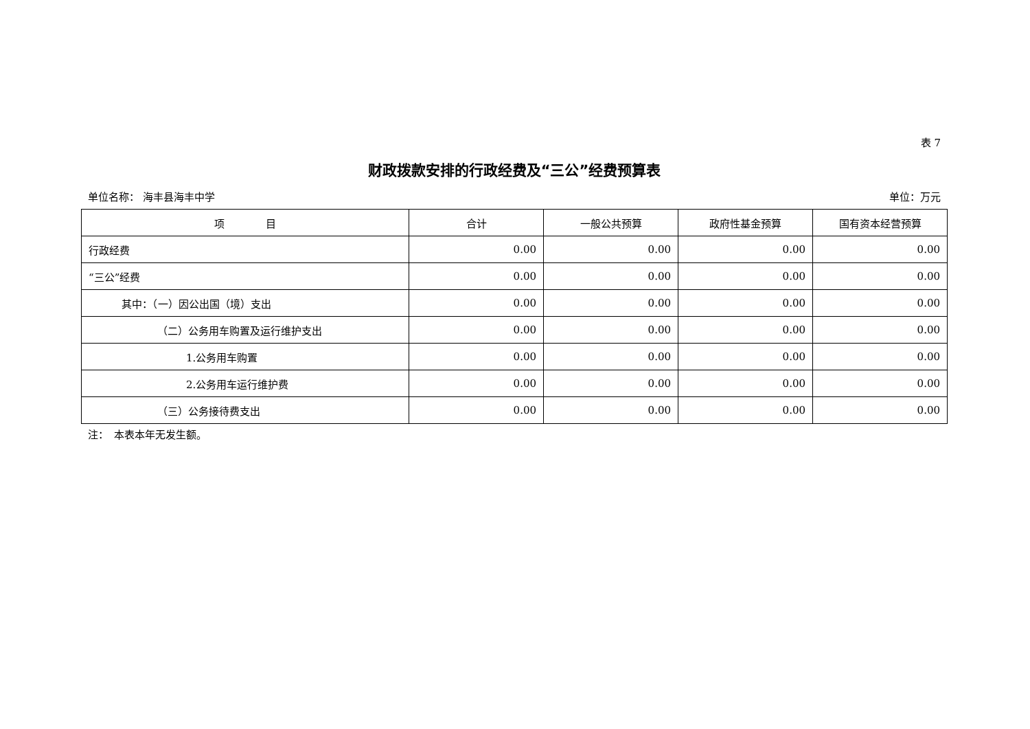表 7
财政拨款安排的行政经费及“三公”经费预算表
单位名称： 海丰县海丰中学 单位：万元
| 项 目 | 合计 | 一般公共预算 | 政府性基金预算 | 国有资本经营预算 |
| --- | --- | --- | --- | --- |
| 行政经费 | 0.00 | 0.00 | 0.00 | 0.00 |
| “三公”经费 | 0.00 | 0.00 | 0.00 | 0.00 |
| 其中：（一）因公出国（境）支出 | 0.00 | 0.00 | 0.00 | 0.00 |
| （二）公务用车购置及运行维护支出 | 0.00 | 0.00 | 0.00 | 0.00 |
| 1.公务用车购置 | 0.00 | 0.00 | 0.00 | 0.00 |
| 2.公务用车运行维护费 | 0.00 | 0.00 | 0.00 | 0.00 |
| （三）公务接待费支出 | 0.00 | 0.00 | 0.00 | 0.00 |
注：　本表本年无发生额。